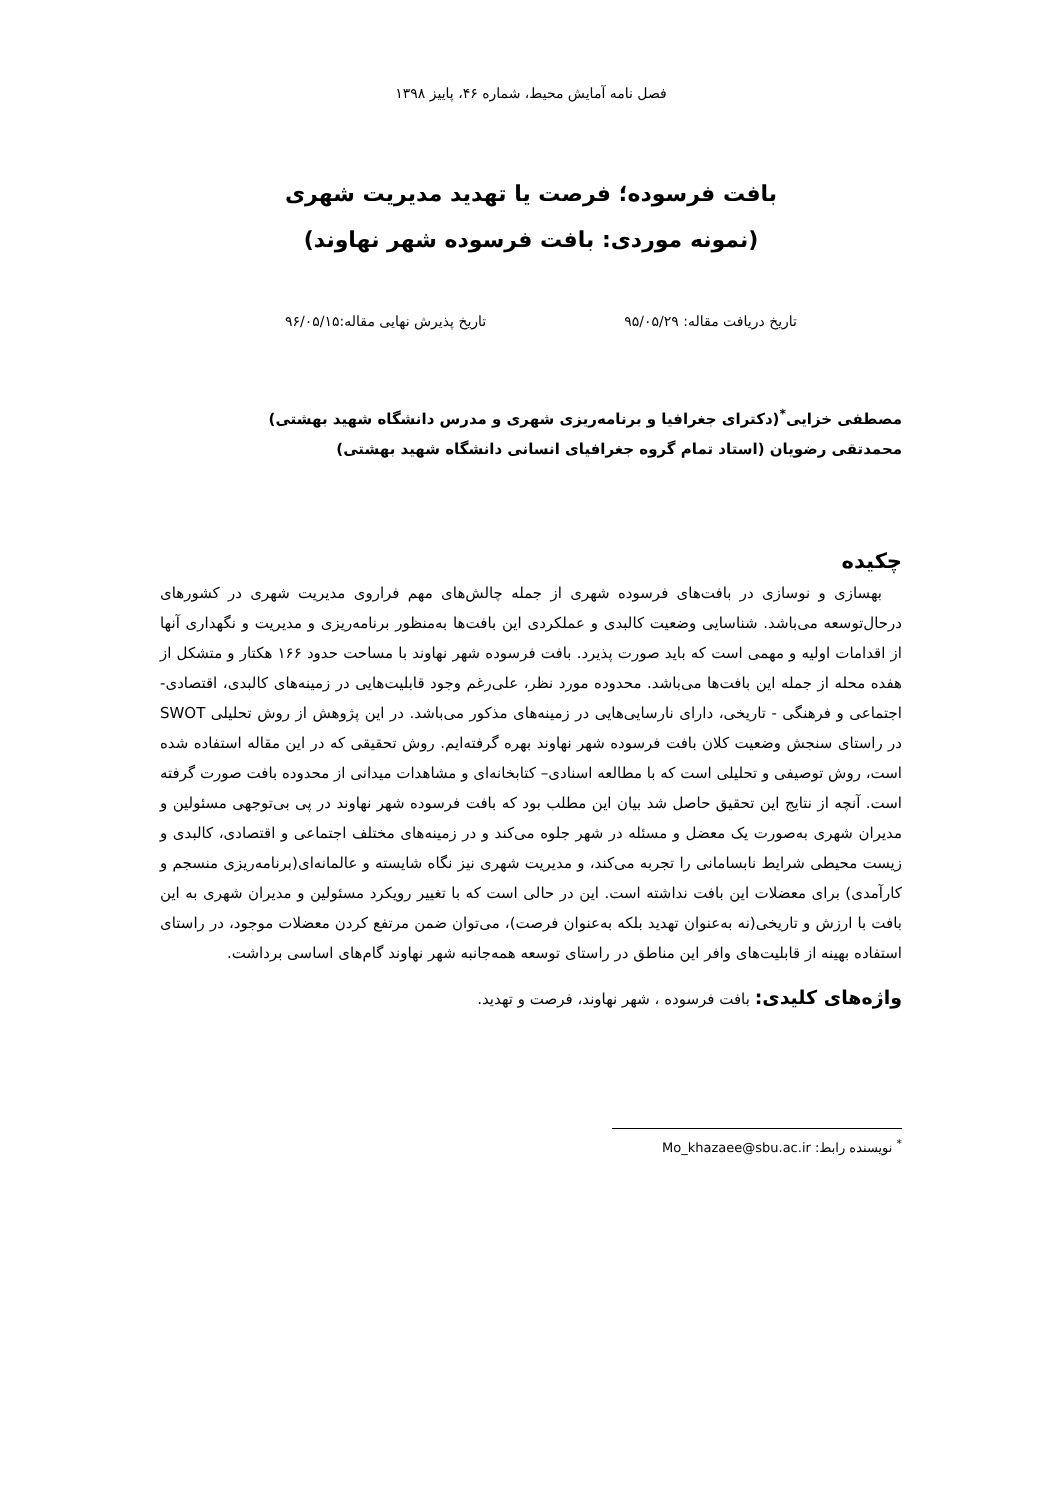فصل نامه آمایش محیط، شماره ۴۶، پاییز ۱۳۹۸
بافت فرسوده؛ فرصت یا تهدید مدیریت شهری
(نمونه موردی: بافت فرسوده شهر نهاوند)
تاریخ دریافت مقاله: ۹۵/۰۵/۲۹ تاریخ پذیرش نهایی مقاله:۹۶/۰۵/۱۵
مصطفی خزایی<sup>*</sup>(دکترای جغرافیا و برنامه‌ریزی شهری و مدرس دانشگاه شهید بهشتی)
محمدتقی رضویان (استاد تمام گروه جغرافیای انسانی دانشگاه شهید بهشتی)
چکیده
بهسازی و نوسازی در بافت‌های فرسوده شهری از جمله چالش‌های مهم فراروی مدیریت شهری در کشورهای درحال‌توسعه می‌باشد. شناسایی وضعیت کالبدی و عملکردی این بافت‌ها به‌منظور برنامه‌ریزی و مدیریت و نگهداری آنها از اقدامات اولیه و مهمی است که باید صورت پذیرد. بافت فرسوده شهر نهاوند با مساحت حدود ۱۶۶ هکتار و متشکل از هفده محله از جمله این بافت‌ها می‌باشد. محدوده مورد نظر، علی‌رغم وجود قابلیت‌هایی در زمینه‌های کالبدی، اقتصادی- اجتماعی و فرهنگی - تاریخی، دارای نارسایی‌هایی در زمینه‌های مذکور می‌باشد. در این پژوهش از روش تحلیلی SWOT در راستای سنجش وضعیت کلان بافت فرسوده شهر نهاوند بهره گرفته‌ایم. روش تحقیقی که در این مقاله استفاده شده است، روش توصیفی و تحلیلی است که با مطالعه اسنادی– کتابخانه‌ای و مشاهدات میدانی از محدوده بافت صورت گرفته است. آنچه از نتایج این تحقیق حاصل شد بیان این مطلب بود که بافت فرسوده شهر نهاوند در پی بی‌توجهی مسئولین و مدیران شهری به‌صورت یک معضل و مسئله در شهر جلوه می‌کند و در زمینه‌های مختلف اجتماعی و اقتصادی، کالبدی و زیست محیطی شرایط نابسامانی را تجربه می‌کند، و مدیریت شهری نیز نگاه شایسته و عالمانه‌ای(برنامه‌ریزی منسجم و کارآمدی) برای معضلات این بافت نداشته است. این در حالی است که با تغییر رویکرد مسئولین و مدیران شهری به این بافت با ارزش و تاریخی(نه به‌عنوان تهدید بلکه به‌عنوان فرصت)، می‌توان ضمن مرتفع کردن معضلات موجود، در راستای استفاده بهینه از قابلیت‌های وافر این مناطق در راستای توسعه همه‌جانبه شهر نهاوند گام‌های اساسی برداشت.
واژه‌های کلیدی: بافت فرسوده ، شهر نهاوند، فرصت و تهدید.
<sup>*</sup> نویسنده رابط: Mo_khazaee@sbu.ac.ir